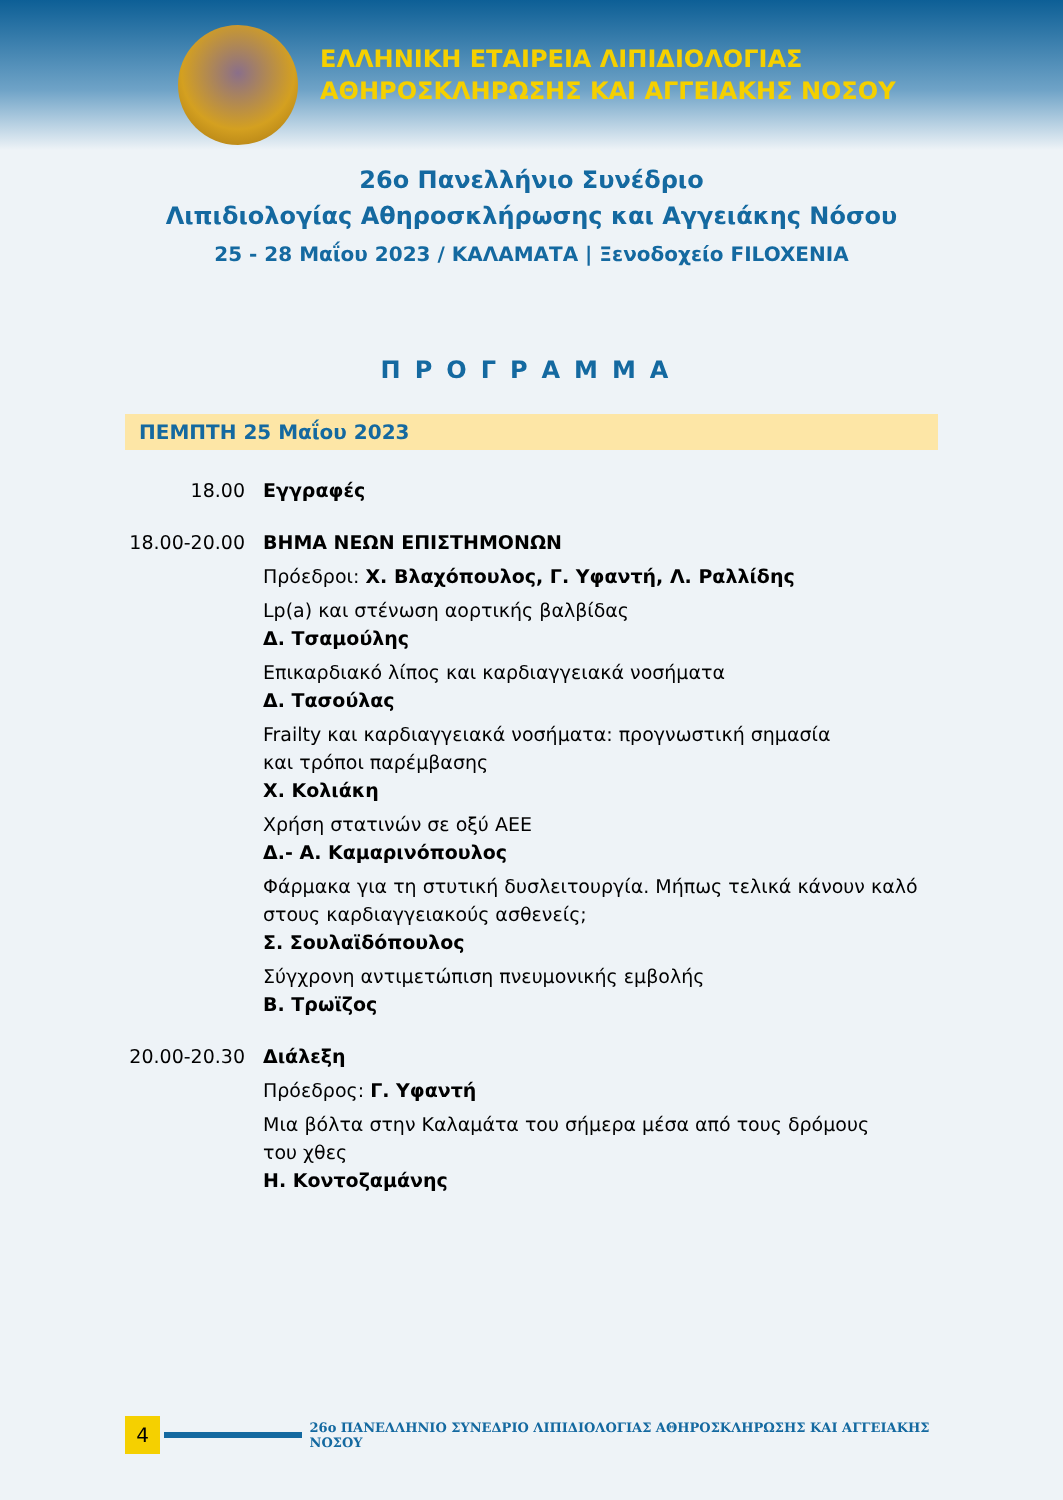ΕΛΛΗΝΙΚΗ ΕΤΑΙΡΕΙΑ ΛΙΠΙΔΙΟΛΟΓΙΑΣ
ΑΘΗΡΟΣΚΛΗΡΩΣΗΣ ΚΑΙ ΑΓΓΕΙΑΚΗΣ ΝΟΣΟΥ
26ο Πανελλήνιο Συνέδριο
Λιπιδιολογίας Αθηροσκλήρωσης και Αγγειάκης Νόσου
25 - 28 Μαΐου 2023 / ΚΑΛΑΜΑΤΑ | Ξενοδοχείο FILOXENIA
ΠΡΟΓΡΑΜΜΑ
ΠΕΜΠΤΗ 25 Μαΐου 2023
18.00 Εγγραφές
18.00-20.00
ΒΗΜΑ ΝΕΩΝ ΕΠΙΣΤΗΜΟΝΩΝ
Πρόεδροι: Χ. Βλαχόπουλος, Γ. Υφαντή, Λ. Ραλλίδης
Lp(a) και στένωση αορτικής βαλβίδας
Δ. Τσαμούλης
Επικαρδιακό λίπος και καρδιαγγειακά νοσήματα
Δ. Τασούλας
Frailty και καρδιαγγειακά νοσήματα: προγνωστική σημασία
και τρόποι παρέμβασης
Χ. Κολιάκη
Χρήση στατινών σε οξύ ΑΕΕ
Δ.- Α. Καμαρινόπουλος
Φάρμακα για τη στυτική δυσλειτουργία. Μήπως τελικά κάνουν καλό
στους καρδιαγγειακούς ασθενείς;
Σ. Σουλαϊδόπουλος
Σύγχρονη αντιμετώπιση πνευμονικής εμβολής
Β. Τρωϊζος
20.00-20.30
Διάλεξη
Πρόεδρος: Γ. Υφαντή
Μια βόλτα στην Καλαμάτα του σήμερα μέσα από τους δρόμους
του χθες
Η. Κοντοζαμάνης
4
26ο ΠΑΝΕΛΛΗΝΙΟ ΣΥΝΕΔΡΙΟ ΛΙΠΙΔΙΟΛΟΓΙΑΣ ΑΘΗΡΟΣΚΛΗΡΩΣΗΣ ΚΑΙ ΑΓΓΕΙΑΚΗΣ ΝΟΣΟΥ